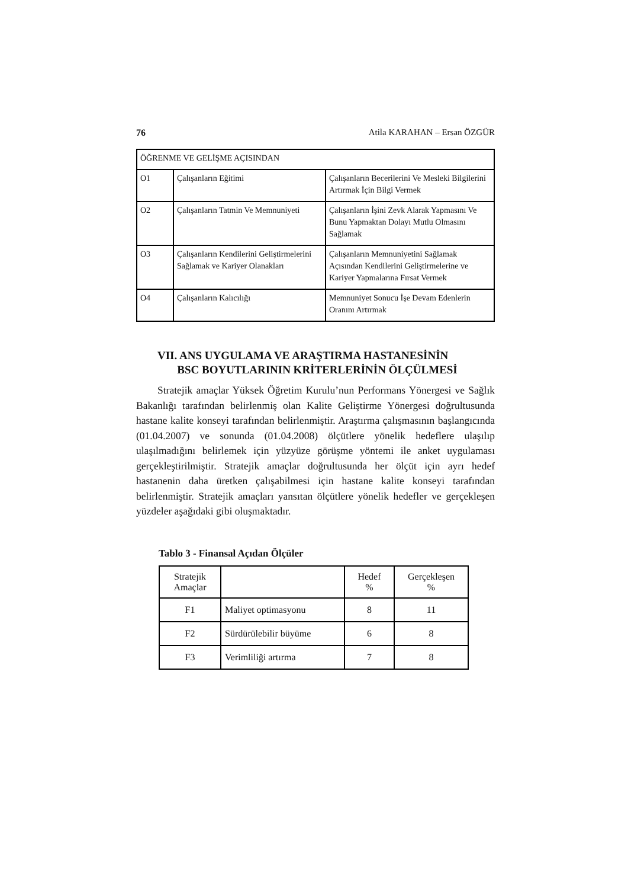76 Atila KARAHAN – Ersan ÖZGÜR
| ÖĞRENME VE GELİŞME AÇISINDAN | | |
| O1 | Çalışanların Eğitimi | Çalışanların Becerilerini Ve Mesleki Bilgilerini Artırmak İçin Bilgi Vermek |
| O2 | Çalışanların Tatmin Ve Memnuniyeti | Çalışanların İşini Zevk Alarak Yapmasını Ve Bunu Yapmaktan Dolayı Mutlu Olmasını Sağlamak |
| O3 | Çalışanların Kendilerini Geliştirmelerini Sağlamak ve Kariyer Olanakları | Çalışanların Memnuniyetini Sağlamak Açısından Kendilerini Geliştirmelerine ve Kariyer Yapmalarına Fırsat Vermek |
| O4 | Çalışanların Kalıcılığı | Memnuniyet Sonucu İşe Devam Edenlerin Oranını Artırmak |
VII. ANS UYGULAMA VE ARAŞTIRMA HASTANESİNİN
BSC BOYUTLARININ KRİTERLERİNİN ÖLÇÜLMESİ
Stratejik amaçlar Yüksek Öğretim Kurulu’nun Performans Yönergesi ve Sağlık Bakanlığı tarafından belirlenmiş olan Kalite Geliştirme Yönergesi doğrultusunda hastane kalite konseyi tarafından belirlenmiştir. Araştırma çalışmasının başlangıcında (01.04.2007) ve sonunda (01.04.2008) ölçütlere yönelik hedeflere ulaşılıp ulaşılmadığını belirlemek için yüzyüze görüşme yöntemi ile anket uygulaması gerçekleştirilmiştir. Stratejik amaçlar doğrultusunda her ölçüt için ayrı hedef hastanenin daha üretken çalışabilmesi için hastane kalite konseyi tarafından belirlenmiştir. Stratejik amaçları yansıtan ölçütlere yönelik hedefler ve gerçekleşen yüzdeler aşağıdaki gibi oluşmaktadır.
Tablo 3 - Finansal Açıdan Ölçüler
| Stratejik Amaçlar | | Hedef % | Gerçekleşen % |
| F1 | Maliyet optimasyonu | 8 | 11 |
| F2 | Sürdürülebilir büyüme | 6 | 8 |
| F3 | Verimliliği artırma | 7 | 8 |